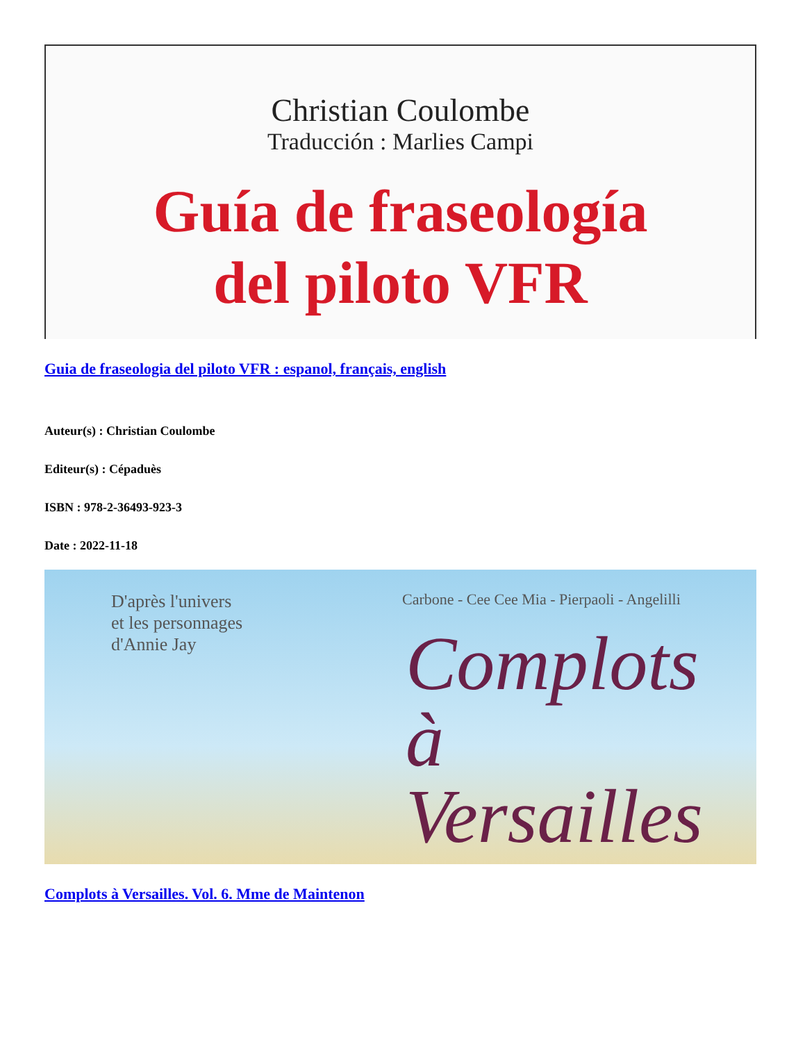Christian Coulombe
Traducción : Marlies Campi
Guía de fraseología
del piloto VFR
Guia de fraseologia del piloto VFR : espanol, français, english
Auteur(s) : Christian Coulombe
Editeur(s) : Cépaduès
ISBN : 978-2-36493-923-3
Date : 2022-11-18
D'après l'univers
et les personnages
d'Annie Jay
Carbone - Cee Cee Mia - Pierpaoli - Angelilli
Complots
à Versailles
Complots à Versailles. Vol. 6. Mme de Maintenon